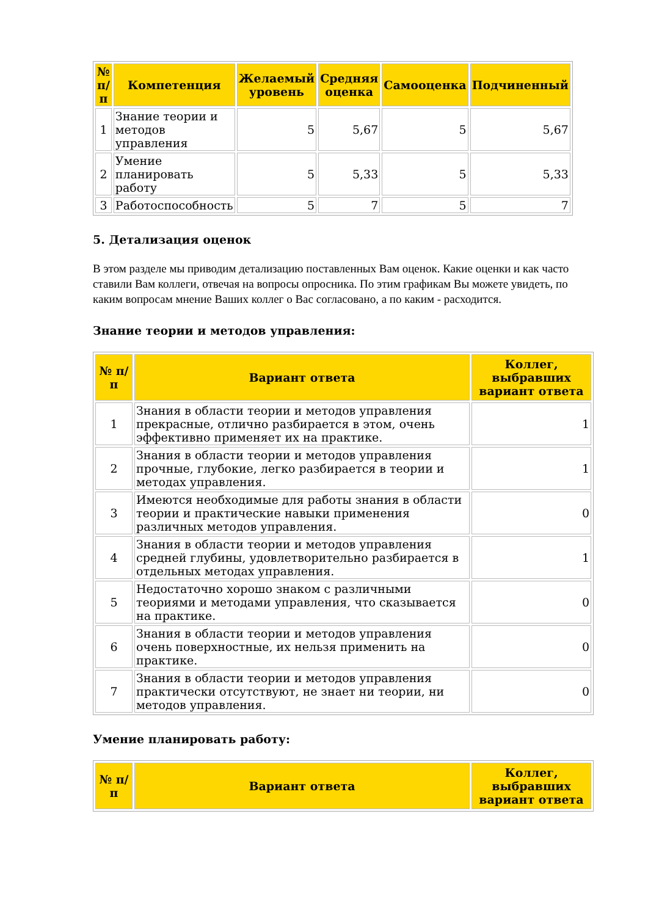| № п/п | Компетенция | Желаемый уровень | Средняя оценка | Самооценка | Подчиненный |
| --- | --- | --- | --- | --- | --- |
| 1 | Знание теории и методов управления | 5 | 5,67 | 5 | 5,67 |
| 2 | Умение планировать работу | 5 | 5,33 | 5 | 5,33 |
| 3 | Работоспособность | 5 | 7 | 5 | 7 |
5. Детализация оценок
В этом разделе мы приводим детализацию поставленных Вам оценок. Какие оценки и как часто ставили Вам коллеги, отвечая на вопросы опросника. По этим графикам Вы можете увидеть, по каким вопросам мнение Ваших коллег о Вас согласовано, а по каким - расходится.
Знание теории и методов управления:
| № п/п | Вариант ответа | Коллег, выбравших вариант ответа |
| --- | --- | --- |
| 1 | Знания в области теории и методов управления прекрасные, отлично разбирается в этом, очень эффективно применяет их на практике. | 1 |
| 2 | Знания в области теории и методов управления прочные, глубокие, легко разбирается в теории и методах управления. | 1 |
| 3 | Имеются необходимые для работы знания в области теории и практические навыки применения различных методов управления. | 0 |
| 4 | Знания в области теории и методов управления средней глубины, удовлетворительно разбирается в отдельных методах управления. | 1 |
| 5 | Недостаточно хорошо знаком с различными теориями и методами управления, что сказывается на практике. | 0 |
| 6 | Знания в области теории и методов управления очень поверхностные, их нельзя применить на практике. | 0 |
| 7 | Знания в области теории и методов управления практически отсутствуют, не знает ни теории, ни методов управления. | 0 |
Умение планировать работу:
| № п/п | Вариант ответа | Коллег, выбравших вариант ответа |
| --- | --- | --- |